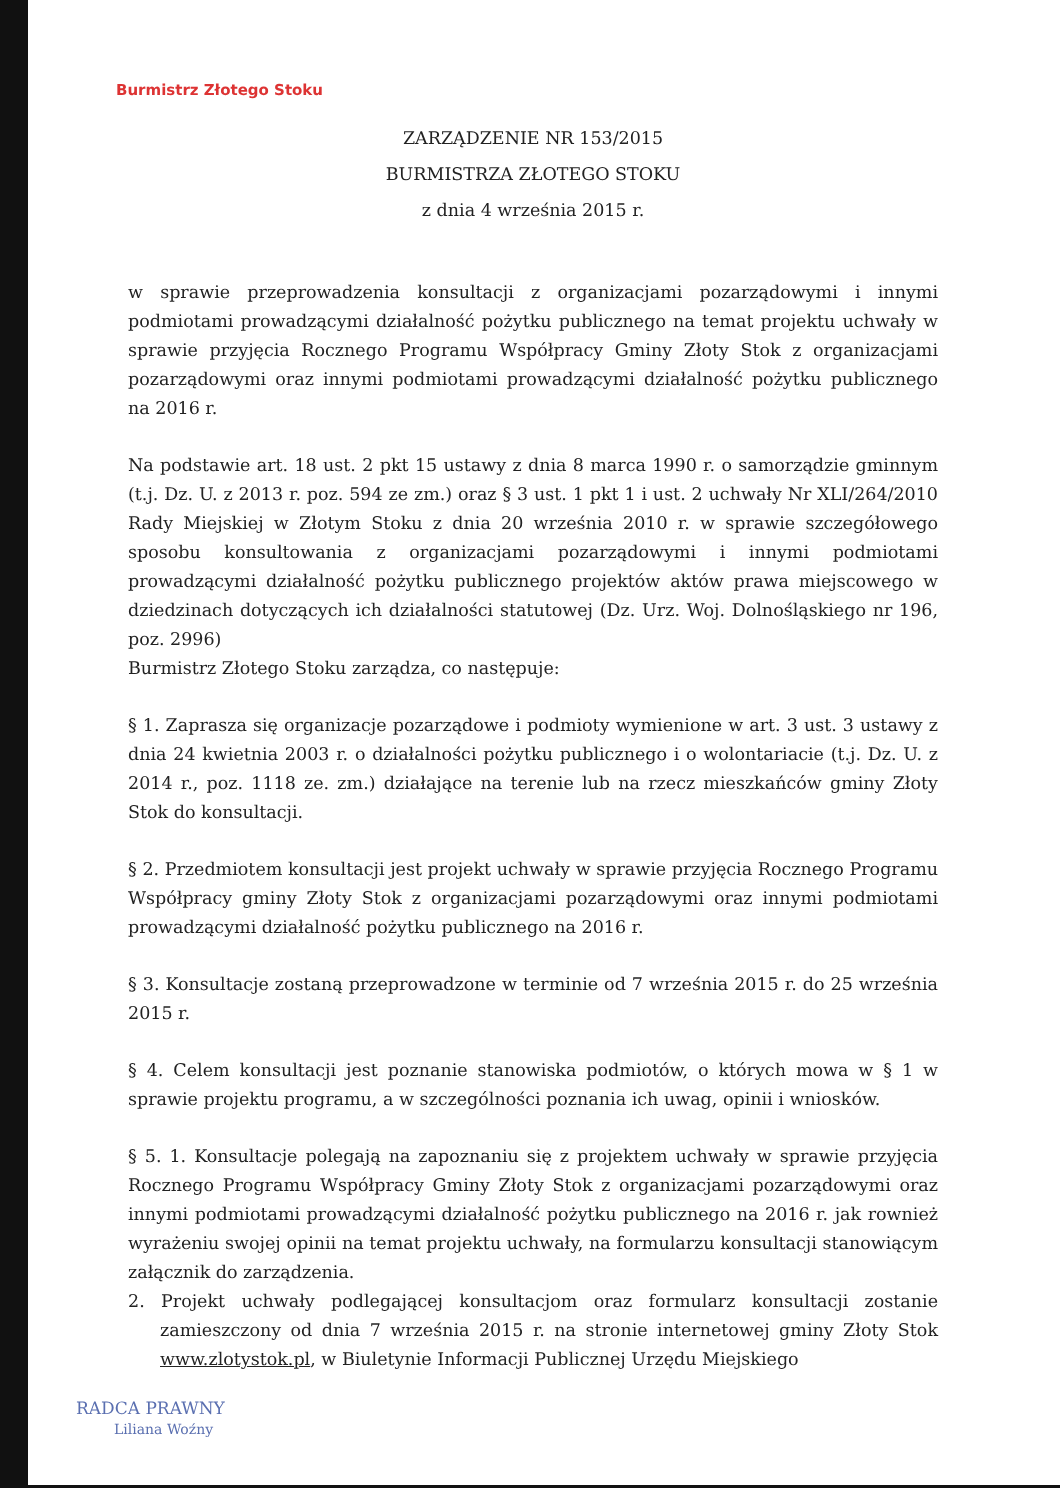Burmistrz Złotego Stoku
ZARZĄDZENIE NR 153/2015
BURMISTRZA ZŁOTEGO STOKU
z dnia 4 września 2015 r.
w sprawie przeprowadzenia konsultacji z organizacjami pozarządowymi i innymi podmiotami prowadzącymi działalność pożytku publicznego na temat projektu uchwały w sprawie przyjęcia Rocznego Programu Współpracy Gminy Złoty Stok z organizacjami pozarządowymi oraz innymi podmiotami prowadzącymi działalność pożytku publicznego na 2016 r.
Na podstawie art. 18 ust. 2 pkt 15 ustawy z dnia 8 marca 1990 r. o samorządzie gminnym (t.j. Dz. U. z 2013 r. poz. 594 ze zm.) oraz § 3 ust. 1 pkt 1 i ust. 2 uchwały Nr XLI/264/2010 Rady Miejskiej w Złotym Stoku z dnia 20 września 2010 r. w sprawie szczegółowego sposobu konsultowania z organizacjami pozarządowymi i innymi podmiotami prowadzącymi działalność pożytku publicznego projektów aktów prawa miejscowego w dziedzinach dotyczących ich działalności statutowej (Dz. Urz. Woj. Dolnośląskiego nr 196, poz. 2996)
Burmistrz Złotego Stoku zarządza, co następuje:
§ 1. Zaprasza się organizacje pozarządowe i podmioty wymienione w art. 3 ust. 3 ustawy z dnia 24 kwietnia 2003 r. o działalności pożytku publicznego i o wolontariacie (t.j. Dz. U. z 2014 r., poz. 1118 ze. zm.) działające na terenie lub na rzecz mieszkańców gminy Złoty Stok do konsultacji.
§ 2. Przedmiotem konsultacji jest projekt uchwały w sprawie przyjęcia Rocznego Programu Współpracy gminy Złoty Stok z organizacjami pozarządowymi oraz innymi podmiotami prowadzącymi działalność pożytku publicznego na 2016 r.
§ 3. Konsultacje zostaną przeprowadzone w terminie od 7 września 2015 r. do 25 września 2015 r.
§ 4. Celem konsultacji jest poznanie stanowiska podmiotów, o których mowa w § 1 w sprawie projektu programu, a w szczególności poznania ich uwag, opinii i wniosków.
§ 5. 1. Konsultacje polegają na zapoznaniu się z projektem uchwały w sprawie przyjęcia Rocznego Programu Współpracy Gminy Złoty Stok z organizacjami pozarządowymi oraz innymi podmiotami prowadzącymi działalność pożytku publicznego na 2016 r. jak rownież wyrażeniu swojej opinii na temat projektu uchwały, na formularzu konsultacji stanowiącym załącznik do zarządzenia.
2. Projekt uchwały podlegającej konsultacjom oraz formularz konsultacji zostanie zamieszczony od dnia 7 września 2015 r. na stronie internetowej gminy Złoty Stok www.zlotystok.pl, w Biuletynie Informacji Publicznej Urzędu Miejskiego
RADCA PRAWNY
Liliana Woźny